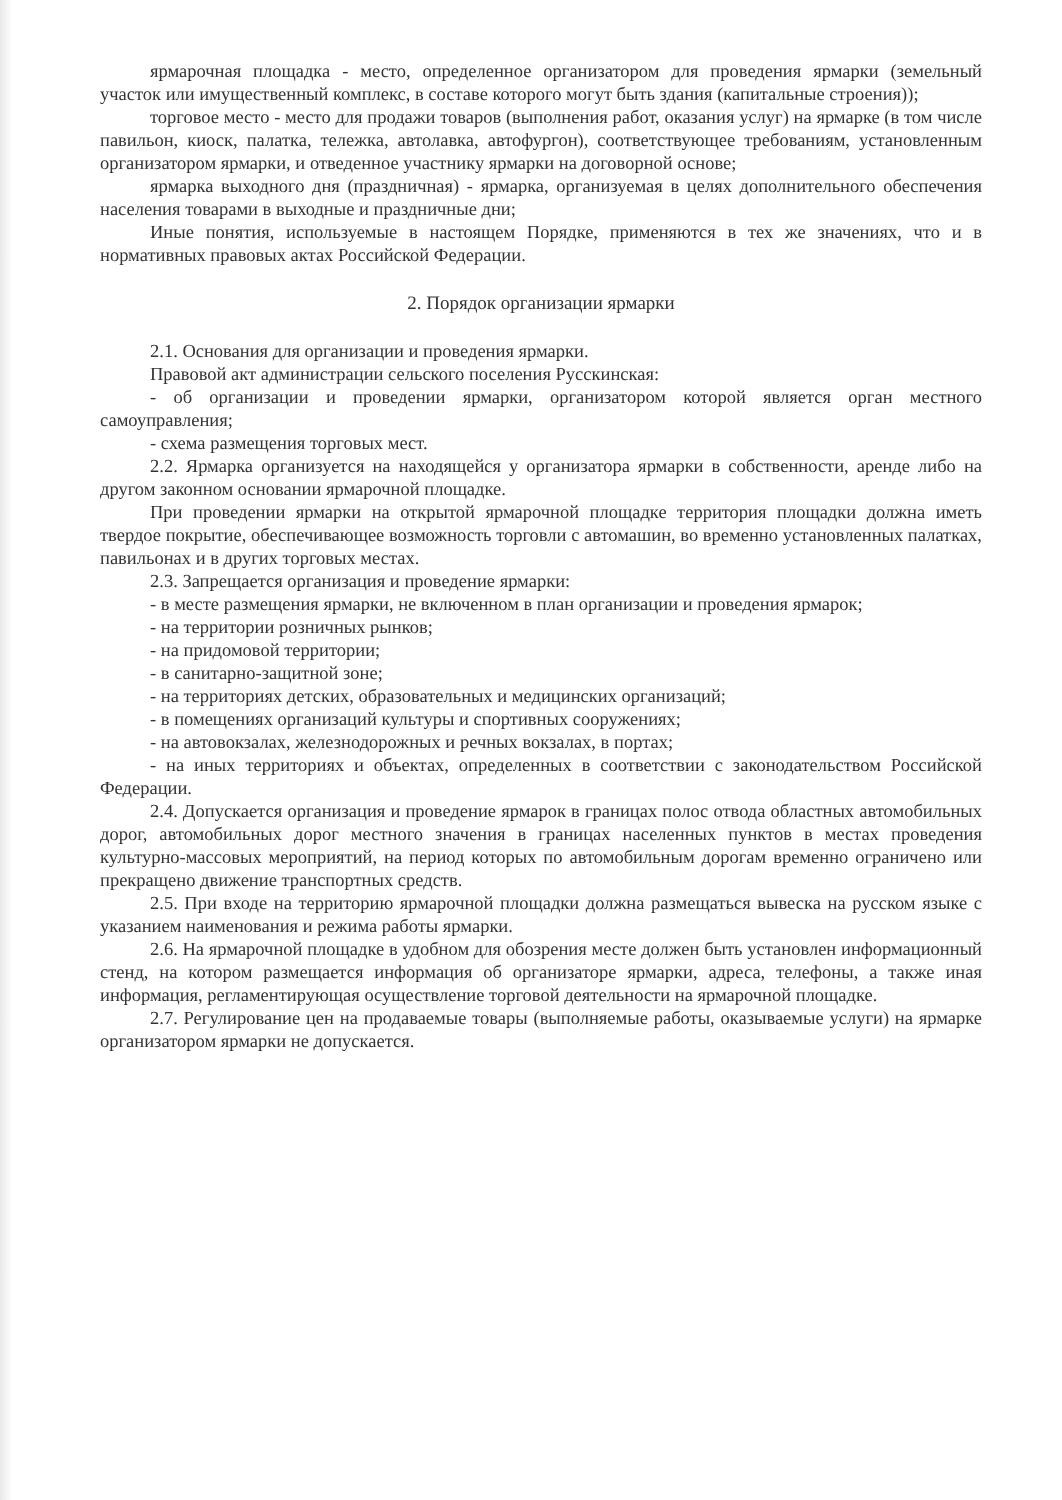ярмарочная площадка - место, определенное организатором для проведения ярмарки (земельный участок или имущественный комплекс, в составе которого могут быть здания (капитальные строения));
торговое место - место для продажи товаров (выполнения работ, оказания услуг) на ярмарке (в том числе павильон, киоск, палатка, тележка, автолавка, автофургон), соответствующее требованиям, установленным организатором ярмарки, и отведенное участнику ярмарки на договорной основе;
ярмарка выходного дня (праздничная) - ярмарка, организуемая в целях дополнительного обеспечения населения товарами в выходные и праздничные дни;
Иные понятия, используемые в настоящем Порядке, применяются в тех же значениях, что и в нормативных правовых актах Российской Федерации.
2. Порядок организации ярмарки
2.1. Основания для организации и проведения ярмарки.
Правовой акт администрации сельского поселения Русскинская:
- об организации и проведении ярмарки, организатором которой является орган местного самоуправления;
- схема размещения торговых мест.
2.2. Ярмарка организуется на находящейся у организатора ярмарки в собственности, аренде либо на другом законном основании ярмарочной площадке.
При проведении ярмарки на открытой ярмарочной площадке территория площадки должна иметь твердое покрытие, обеспечивающее возможность торговли с автомашин, во временно установленных палатках, павильонах и в других торговых местах.
2.3. Запрещается организация и проведение ярмарки:
- в месте размещения ярмарки, не включенном в план организации и проведения ярмарок;
- на территории розничных рынков;
- на придомовой территории;
- в санитарно-защитной зоне;
- на территориях детских, образовательных и медицинских организаций;
- в помещениях организаций культуры и спортивных сооружениях;
- на автовокзалах, железнодорожных и речных вокзалах, в портах;
- на иных территориях и объектах, определенных в соответствии с законодательством Российской Федерации.
2.4. Допускается организация и проведение ярмарок в границах полос отвода областных автомобильных дорог, автомобильных дорог местного значения в границах населенных пунктов в местах проведения культурно-массовых мероприятий, на период которых по автомобильным дорогам временно ограничено или прекращено движение транспортных средств.
2.5. При входе на территорию ярмарочной площадки должна размещаться вывеска на русском языке с указанием наименования и режима работы ярмарки.
2.6. На ярмарочной площадке в удобном для обозрения месте должен быть установлен информационный стенд, на котором размещается информация об организаторе ярмарки, адреса, телефоны, а также иная информация, регламентирующая осуществление торговой деятельности на ярмарочной площадке.
2.7. Регулирование цен на продаваемые товары (выполняемые работы, оказываемые услуги) на ярмарке организатором ярмарки не допускается.